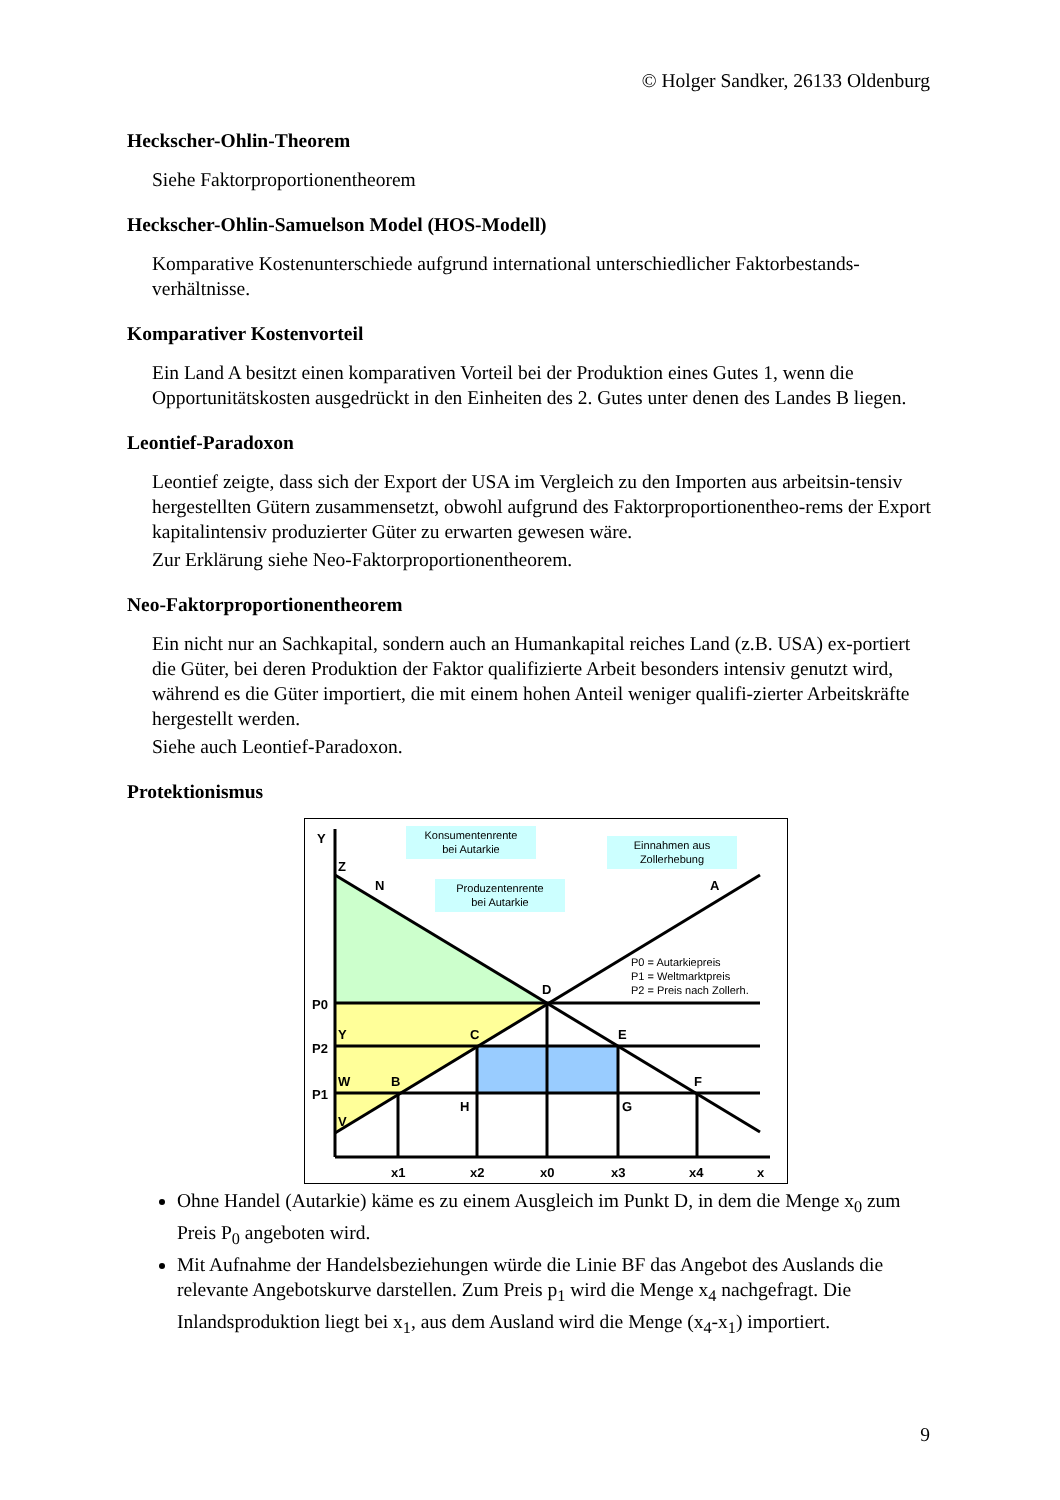© Holger Sandker, 26133 Oldenburg
Heckscher-Ohlin-Theorem
Siehe Faktorproportionentheorem
Heckscher-Ohlin-Samuelson Model (HOS-Modell)
Komparative Kostenunterschiede aufgrund international unterschiedlicher Faktorbestands-verhältnisse.
Komparativer Kostenvorteil
Ein Land A besitzt einen komparativen Vorteil bei der Produktion eines Gutes 1, wenn die Opportunitätskosten ausgedrückt in den Einheiten des 2. Gutes unter denen des Landes B liegen.
Leontief-Paradoxon
Leontief zeigte, dass sich der Export der USA im Vergleich zu den Importen aus arbeitsin-tensiv hergestellten Gütern zusammensetzt, obwohl aufgrund des Faktorproportionentheo-rems der Export kapitalintensiv produzierter Güter zu erwarten gewesen wäre.
Zur Erklärung siehe Neo-Faktorproportionentheorem.
Neo-Faktorproportionentheorem
Ein nicht nur an Sachkapital, sondern auch an Humankapital reiches Land (z.B. USA) ex-portiert die Güter, bei deren Produktion der Faktor qualifizierte Arbeit besonders intensiv genutzt wird, während es die Güter importiert, die mit einem hohen Anteil weniger qualifi-zierter Arbeitskräfte hergestellt werden.
Siehe auch Leontief-Paradoxon.
Protektionismus
Konsumentenrente
bei Autarkie
Produzentenrente
bei Autarkie
Einnahmen aus
Zollerhebung
P0 = Autarkiepreis
P1 = Weltmarktpreis
P2 = Preis nach Zollerh.
Y
Z
N
A
D
P0
Y
C
E
P2
W
B
F
P1
H
G
V
x1
x2
x0
x3
x4
x
Ohne Handel (Autarkie) käme es zu einem Ausgleich im Punkt D, in dem die Menge x<sub>0</sub> zum Preis P<sub>0</sub> angeboten wird.
Mit Aufnahme der Handelsbeziehungen würde die Linie BF das Angebot des Auslands die relevante Angebotskurve darstellen. Zum Preis p<sub>1</sub> wird die Menge x<sub>4</sub> nachgefragt. Die Inlandsproduktion liegt bei x<sub>1</sub>, aus dem Ausland wird die Menge (x<sub>4</sub>-x<sub>1</sub>) importiert.
9